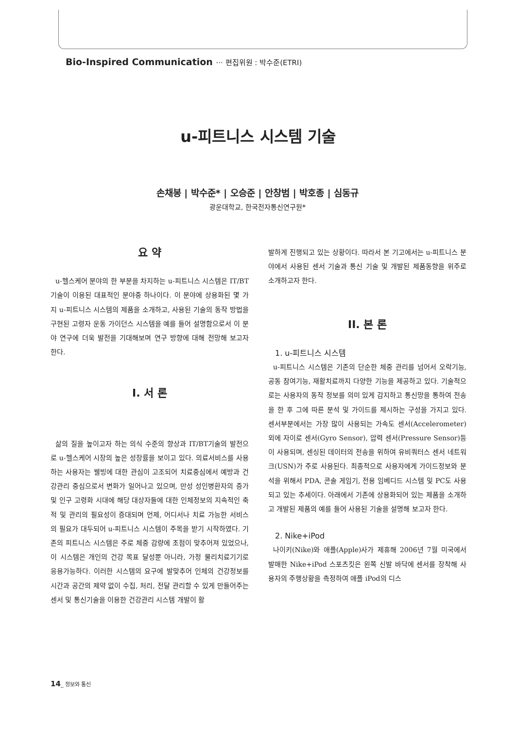Bio-Inspired Communication ··· 편집위원 : 박수준(ETRI)
u-피트니스 시스템 기술
손채봉 | 박수준* | 오승준 | 안창범 | 박호종 | 심동규
광운대학교, 한국전자통신연구원*
요 약
u-헬스케어 분야의 한 부분을 차지하는 u-피트니스 시스템은 IT/BT기술이 이용된 대표적인 분야중 하나이다. 이 분야에 상용화된 몇 가지 u-피트니스 시스템의 제품을 소개하고, 사용된 기술의 동작 방법을 구현된 고령자 운동 가이던스 시스템을 예를 들어 설명함으로서 이 분야 연구에 더욱 발전을 기대해보며 연구 방향에 대해 전망해 보고자 한다.
I. 서 론
삶의 질을 높이고자 하는 의식 수준의 향상과 IT/BT기술의 발전으로 u-헬스케어 시장의 높은 성장률을 보이고 있다. 의료서비스를 사용하는 사용자는 웰빙에 대한 관심이 고조되어 치료중심에서 예방과 건강관리 중심으로서 변화가 일어나고 있으며, 만성 성인병환자의 증가 및 인구 고령화 시대에 해당 대상자들에 대한 인체정보의 지속적인 축적 및 관리의 필요성이 증대되며 언제, 어디서나 치료 가능한 서비스의 필요가 대두되어 u-피트니스 시스템이 주목을 받기 시작하였다. 기존의 피트니스 시스템은 주로 체중 감량에 초점이 맞추어져 있었으나, 이 시스템은 개인의 건강 목표 달성뿐 아니라, 가정 물리치료기기로 응용가능하다. 이러한 시스템의 요구에 발맞추어 인체의 건강정보를 시간과 공간의 제약 없이 수집, 처리, 전달 관리할 수 있게 만들어주는 센서 및 통신기술을 이용한 건강관리 시스템 개발이 활
발하게 진행되고 있는 상황이다. 따라서 본 기고에서는 u-피트니스 분야에서 사용된 센서 기술과 통신 기술 및 개발된 제품동향을 위주로 소개하고자 한다.
II. 본 론
1. u-피트니스 시스템
u-피트니스 시스템은 기존의 단순한 체중 관리를 넘어서 오락기능, 공동 참여기능, 재활치료까지 다양한 기능을 제공하고 있다. 기술적으로는 사용자의 동작 정보를 의미 있게 감지하고 통신망을 통하여 전송을 한 후 그에 따른 분석 및 가이드를 제시하는 구성을 가지고 있다. 센서부분에서는 가장 많이 사용되는 가속도 센서(Accelerometer)외에 자이로 센서(Gyro Sensor), 압력 센서(Pressure Sensor)등이 사용되며, 센싱된 데이터의 전송을 위하여 유비쿼터스 센서 네트워크(USN)가 주로 사용된다. 최종적으로 사용자에게 가이드정보와 분석을 위해서 PDA, 콘솔 게임기, 전용 임베디드 시스템 및 PC도 사용되고 있는 추세이다. 아래에서 기존에 상용화되어 있는 제품을 소개하고 개발된 제품의 예를 들어 사용된 기술을 설명해 보고자 한다.
2. Nike+iPod
나이키(Nike)와 애플(Apple)사가 제휴해 2006년 7월 미국에서 발매한 Nike+iPod 스포츠킷은 왼쪽 신발 바닥에 센서를 장착해 사용자의 주행상황을 측정하여 애플 iPod의 디스
14_ 정보와 통신